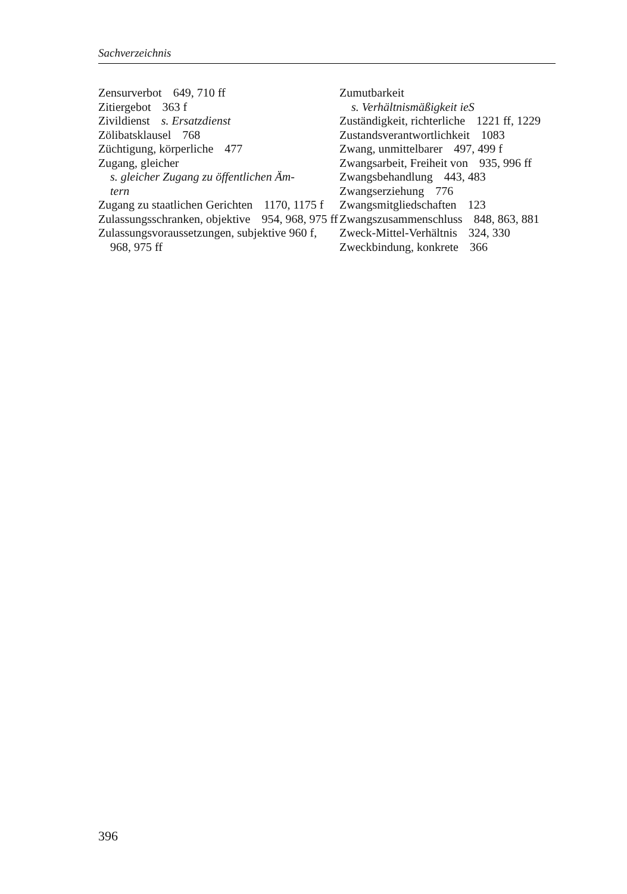Sachverzeichnis
Zensurverbot 649, 710 ff
Zitiergebot 363 f
Zivildienst s. Ersatzdienst
Zölibatsklausel 768
Züchtigung, körperliche 477
Zugang, gleicher
s. gleicher Zugang zu öffentlichen Äm-
tern
Zugang zu staatlichen Gerichten 1170, 1175 f
Zulassungsschranken, objektive 954, 968, 975 ff
Zulassungsvoraussetzungen, subjektive 960 f, 968, 975 ff
Zumutbarkeit
s. Verhältnismäßigkeit ieS
Zuständigkeit, richterliche 1221 ff, 1229
Zustandsverantwortlichkeit 1083
Zwang, unmittelbarer 497, 499 f
Zwangsarbeit, Freiheit von 935, 996 ff
Zwangsbehandlung 443, 483
Zwangserziehung 776
Zwangsmitgliedschaften 123
Zwangszusammenschluss 848, 863, 881
Zweck-Mittel-Verhältnis 324, 330
Zweckbindung, konkrete 366
396